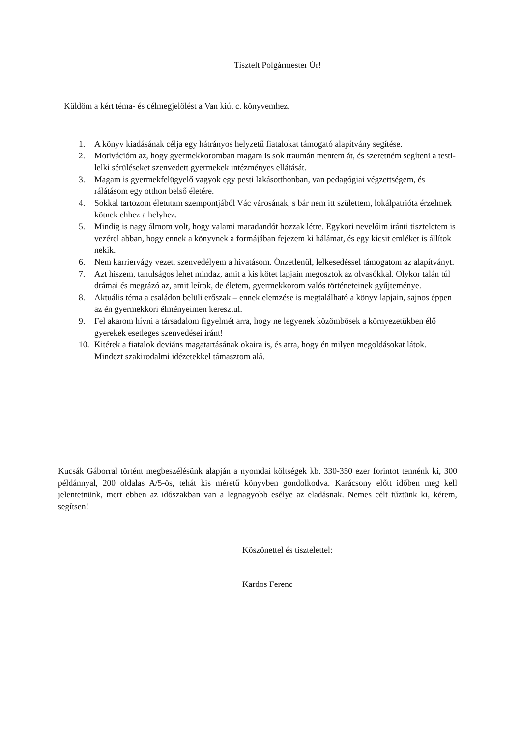Tisztelt Polgármester Úr!
Küldöm a kért téma- és célmegjelölést a Van kiút c. könyvemhez.
1. A könyv kiadásának célja egy hátrányos helyzetű fiatalokat támogató alapítvány segítése.
2. Motivációm az, hogy gyermekkoromban magam is sok traumán mentem át, és szeretném segíteni a testi-lelki sérüléseket szenvedett gyermekek intézményes ellátását.
3. Magam is gyermekfelügyelő vagyok egy pesti lakásotthonban, van pedagógiai végzettségem, és rálátásom egy otthon belső életére.
4. Sokkal tartozom életutam szempontjából Vác városának, s bár nem itt születtem, lokálpatrióta érzelmek kötnek ehhez a helyhez.
5. Mindig is nagy álmom volt, hogy valami maradandót hozzak létre. Egykori nevelőim iránti tiszteletem is vezérel abban, hogy ennek a könyvnek a formájában fejezem ki hálámat, és egy kicsit emléket is állítok nekik.
6. Nem karriervágy vezet, szenvedélyem a hivatásom. Önzetlenül, lelkesedéssel támogatom az alapítványt.
7. Azt hiszem, tanulságos lehet mindaz, amit a kis kötet lapjain megosztok az olvasókkal. Olykor talán túl drámai és megrázó az, amit leírok, de életem, gyermekkorom valós történeteinek gyűjteménye.
8. Aktuális téma a családon belüli erőszak – ennek elemzése is megtalálható a könyv lapjain, sajnos éppen az én gyermekkori élményeimen keresztül.
9. Fel akarom hívni a társadalom figyelmét arra, hogy ne legyenek közömbösek a környezetükben élő gyerekek esetleges szenvedései iránt!
10. Kitérek a fiatalok deviáns magatartásának okaira is, és arra, hogy én milyen megoldásokat látok. Mindezt szakirodalmi idézetekkel támasztom alá.
Kucsák Gáborral történt megbeszélésünk alapján a nyomdai költségek kb. 330-350 ezer forintot tennénk ki, 300 példánnyal, 200 oldalas A/5-ös, tehát kis méretű könyvben gondolkodva. Karácsony előtt időben meg kell jelentetnünk, mert ebben az időszakban van a legnagyobb esélye az eladásnak. Nemes célt tűztünk ki, kérem, segítsen!
Köszönettel és tisztelettel:
Kardos Ferenc